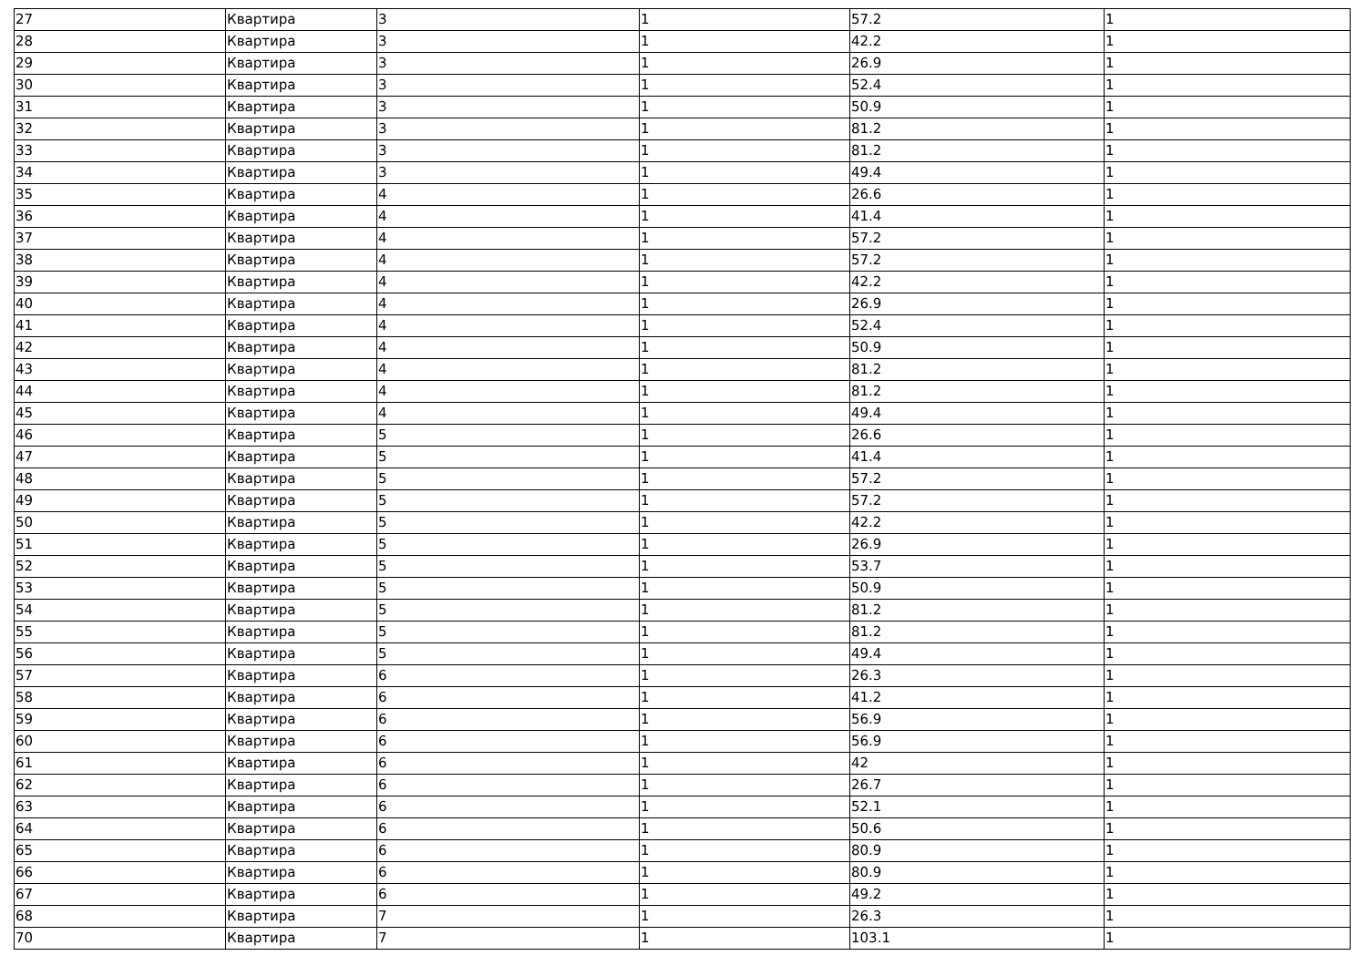| 27 | Квартира | 3 | 1 | 57.2 | 1 |
| 28 | Квартира | 3 | 1 | 42.2 | 1 |
| 29 | Квартира | 3 | 1 | 26.9 | 1 |
| 30 | Квартира | 3 | 1 | 52.4 | 1 |
| 31 | Квартира | 3 | 1 | 50.9 | 1 |
| 32 | Квартира | 3 | 1 | 81.2 | 1 |
| 33 | Квартира | 3 | 1 | 81.2 | 1 |
| 34 | Квартира | 3 | 1 | 49.4 | 1 |
| 35 | Квартира | 4 | 1 | 26.6 | 1 |
| 36 | Квартира | 4 | 1 | 41.4 | 1 |
| 37 | Квартира | 4 | 1 | 57.2 | 1 |
| 38 | Квартира | 4 | 1 | 57.2 | 1 |
| 39 | Квартира | 4 | 1 | 42.2 | 1 |
| 40 | Квартира | 4 | 1 | 26.9 | 1 |
| 41 | Квартира | 4 | 1 | 52.4 | 1 |
| 42 | Квартира | 4 | 1 | 50.9 | 1 |
| 43 | Квартира | 4 | 1 | 81.2 | 1 |
| 44 | Квартира | 4 | 1 | 81.2 | 1 |
| 45 | Квартира | 4 | 1 | 49.4 | 1 |
| 46 | Квартира | 5 | 1 | 26.6 | 1 |
| 47 | Квартира | 5 | 1 | 41.4 | 1 |
| 48 | Квартира | 5 | 1 | 57.2 | 1 |
| 49 | Квартира | 5 | 1 | 57.2 | 1 |
| 50 | Квартира | 5 | 1 | 42.2 | 1 |
| 51 | Квартира | 5 | 1 | 26.9 | 1 |
| 52 | Квартира | 5 | 1 | 53.7 | 1 |
| 53 | Квартира | 5 | 1 | 50.9 | 1 |
| 54 | Квартира | 5 | 1 | 81.2 | 1 |
| 55 | Квартира | 5 | 1 | 81.2 | 1 |
| 56 | Квартира | 5 | 1 | 49.4 | 1 |
| 57 | Квартира | 6 | 1 | 26.3 | 1 |
| 58 | Квартира | 6 | 1 | 41.2 | 1 |
| 59 | Квартира | 6 | 1 | 56.9 | 1 |
| 60 | Квартира | 6 | 1 | 56.9 | 1 |
| 61 | Квартира | 6 | 1 | 42 | 1 |
| 62 | Квартира | 6 | 1 | 26.7 | 1 |
| 63 | Квартира | 6 | 1 | 52.1 | 1 |
| 64 | Квартира | 6 | 1 | 50.6 | 1 |
| 65 | Квартира | 6 | 1 | 80.9 | 1 |
| 66 | Квартира | 6 | 1 | 80.9 | 1 |
| 67 | Квартира | 6 | 1 | 49.2 | 1 |
| 68 | Квартира | 7 | 1 | 26.3 | 1 |
| 70 | Квартира | 7 | 1 | 103.1 | 1 |